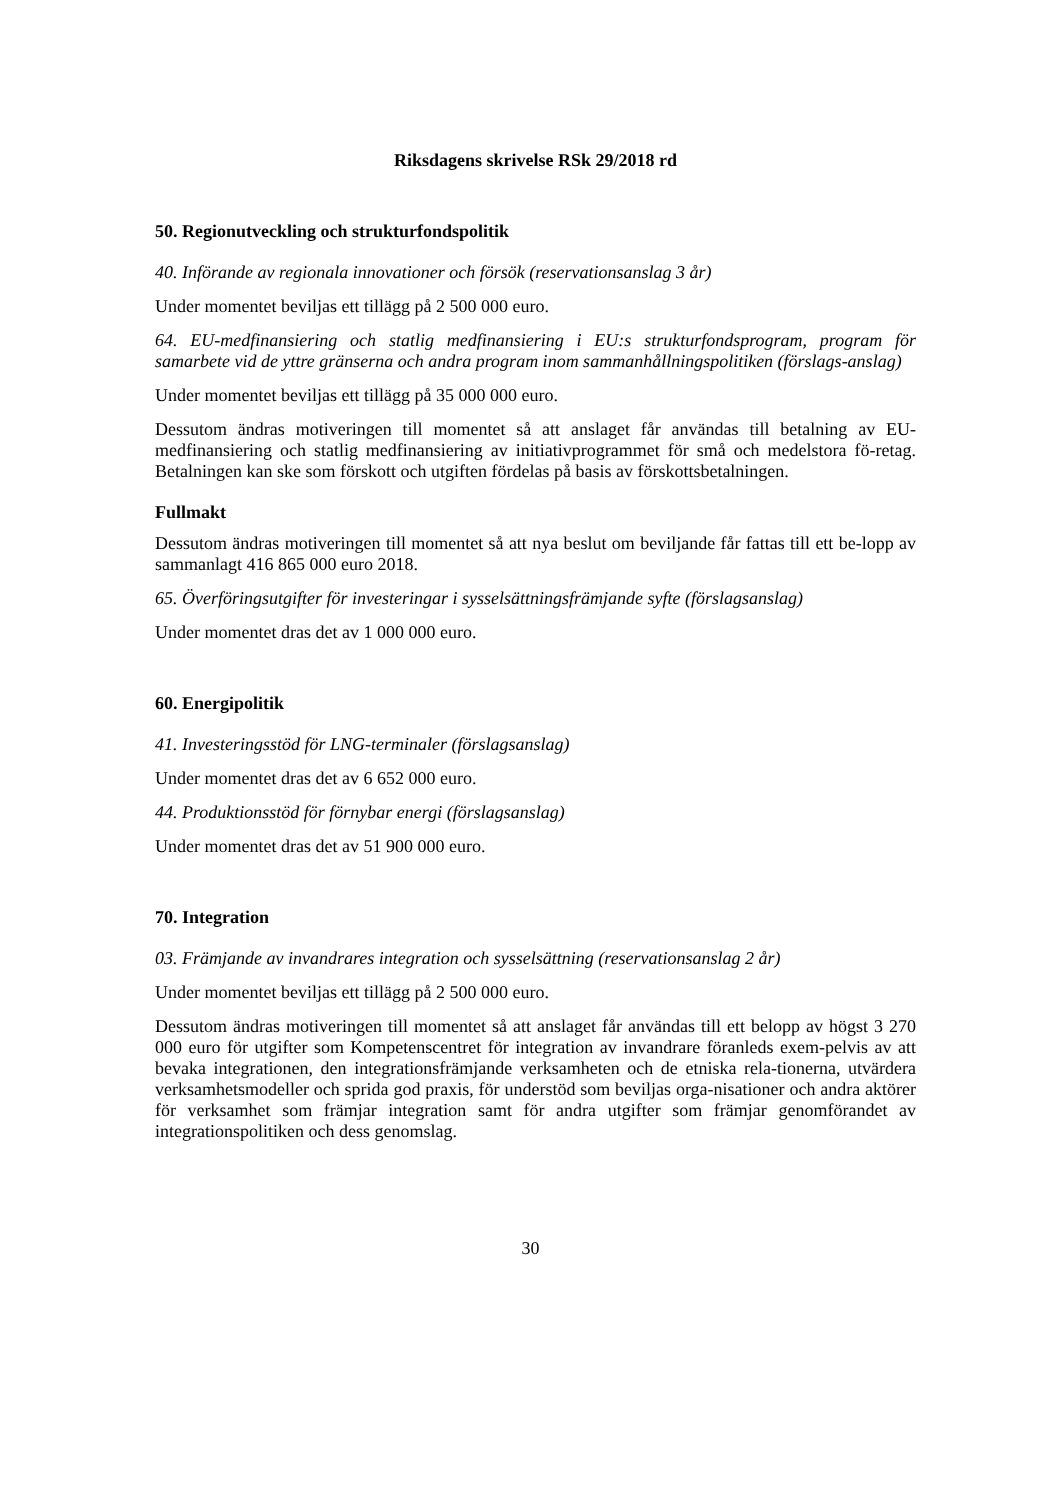Riksdagens skrivelse RSk 29/2018 rd
50. Regionutveckling och strukturfondspolitik
40. Införande av regionala innovationer och försök (reservationsanslag 3 år)
Under momentet beviljas ett tillägg på 2 500 000 euro.
64. EU-medfinansiering och statlig medfinansiering i EU:s strukturfondsprogram, program för samarbete vid de yttre gränserna och andra program inom sammanhållningspolitiken (förslags-anslag)
Under momentet beviljas ett tillägg på 35 000 000 euro.
Dessutom ändras motiveringen till momentet så att anslaget får användas till betalning av EU-medfinansiering och statlig medfinansiering av initiativprogrammet för små och medelstora fö-retag. Betalningen kan ske som förskott och utgiften fördelas på basis av förskottsbetalningen.
Fullmakt
Dessutom ändras motiveringen till momentet så att nya beslut om beviljande får fattas till ett be-lopp av sammanlagt 416 865 000 euro 2018.
65. Överföringsutgifter för investeringar i sysselsättningsfrämjande syfte (förslagsanslag)
Under momentet dras det av 1 000 000 euro.
60. Energipolitik
41. Investeringsstöd för LNG-terminaler (förslagsanslag)
Under momentet dras det av 6 652 000 euro.
44. Produktionsstöd för förnybar energi (förslagsanslag)
Under momentet dras det av 51 900 000 euro.
70. Integration
03. Främjande av invandrares integration och sysselsättning (reservationsanslag 2 år)
Under momentet beviljas ett tillägg på 2 500 000 euro.
Dessutom ändras motiveringen till momentet så att anslaget får användas till ett belopp av högst 3 270 000 euro för utgifter som Kompetenscentret för integration av invandrare föranleds exem-pelvis av att bevaka integrationen, den integrationsfrämjande verksamheten och de etniska rela-tionerna, utvärdera verksamhetsmodeller och sprida god praxis, för understöd som beviljas orga-nisationer och andra aktörer för verksamhet som främjar integration samt för andra utgifter som främjar genomförandet av integrationspolitiken och dess genomslag.
30